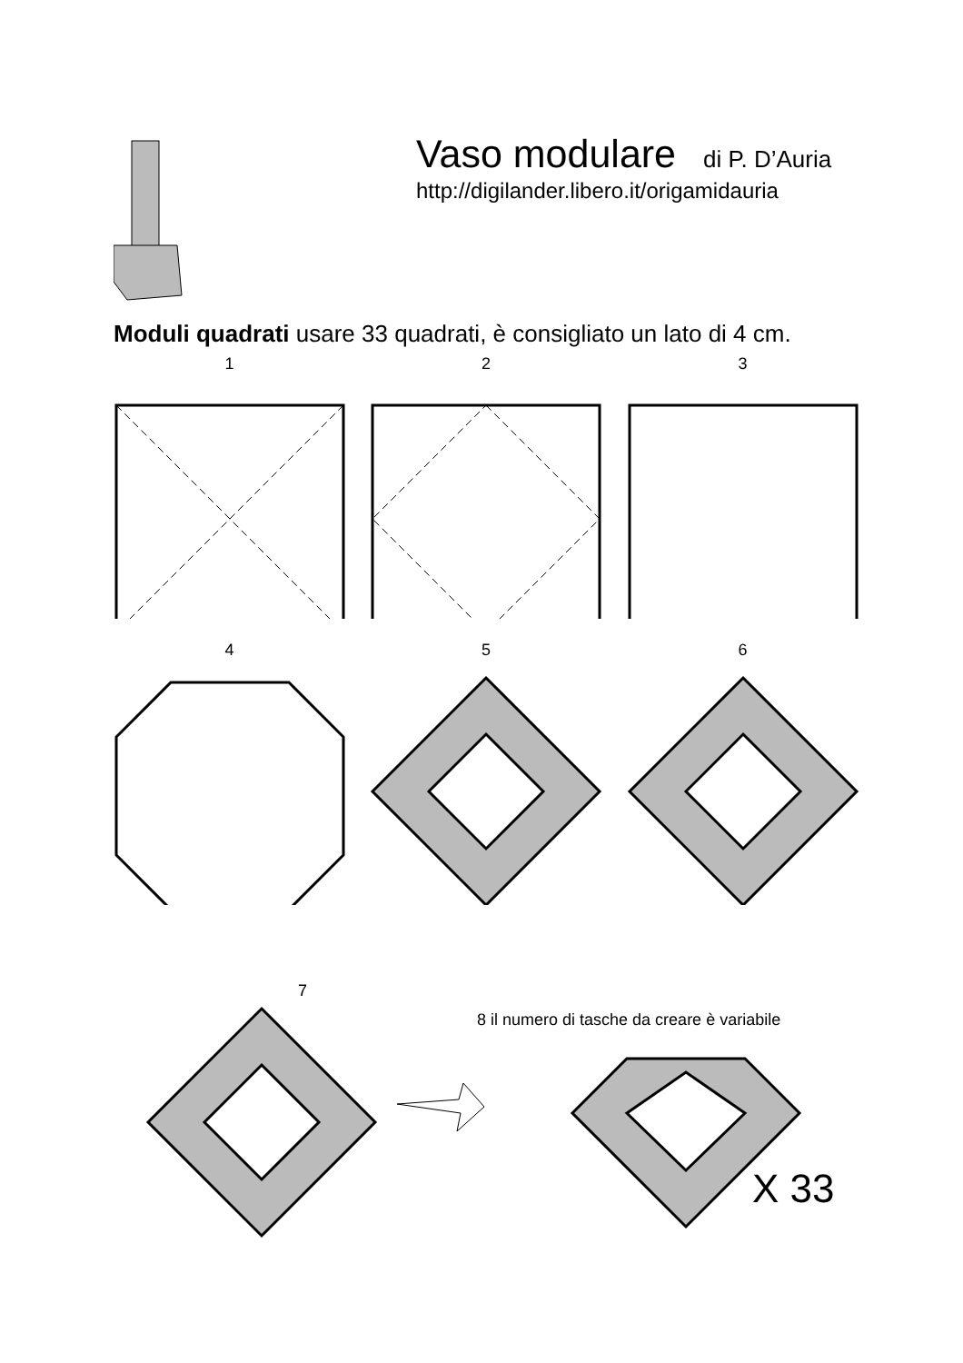Vaso modulare
di P. D’Auria
http://digilander.libero.it/origamidauria
Moduli quadrati usare 33 quadrati, è consigliato un lato di 4 cm.
1 2 3
4 5 6
7
8 il numero di tasche da creare è variabile
X 33